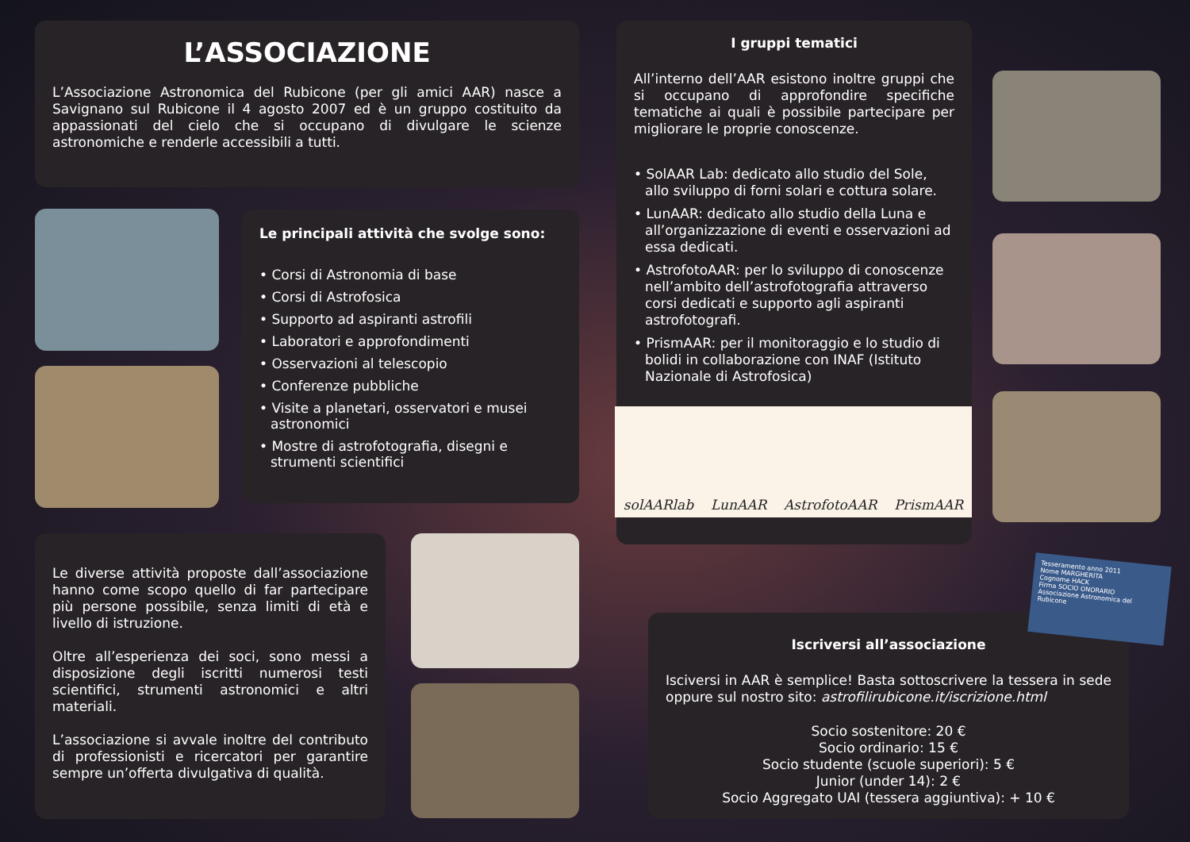L’ASSOCIAZIONE
L’Associazione Astronomica del Rubicone (per gli amici AAR) nasce a Savignano sul Rubicone il 4 agosto 2007 ed è un gruppo costituito da appassionati del cielo che si occupano di divulgare le scienze astronomiche e renderle accessibili a tutti.
Le principali attività che svolge sono:
• Corsi di Astronomia di base
• Corsi di Astrofosica
• Supporto ad aspiranti astrofili
• Laboratori e approfondimenti
• Osservazioni al telescopio
• Conferenze pubbliche
• Visite a planetari, osservatori e musei astronomici
• Mostre di astrofotografia, disegni e strumenti scientifici
I gruppi tematici
All’interno dell’AAR esistono inoltre gruppi che si occupano di approfondire specifiche tematiche ai quali è possibile partecipare per migliorare le proprie conoscenze.
• SolAAR Lab: dedicato allo studio del Sole, allo sviluppo di forni solari e cottura solare.
• LunAAR: dedicato allo studio della Luna e all’organizzazione di eventi e osservazioni ad essa dedicati.
• AstrofotoAAR: per lo sviluppo di conoscenze nell’ambito dell’astrofotografia attraverso corsi dedicati e supporto agli aspiranti astrofotografi.
• PrismAAR: per il monitoraggio e lo studio di bolidi in collaborazione con INAF (Istituto Nazionale di Astrofosica)
solAARlab LunAAR AstrofotoAAR PrismAAR
Le diverse attività proposte dall’associazione hanno come scopo quello di far partecipare più persone possibile, senza limiti di età e livello di istruzione.
Oltre all’esperienza dei soci, sono messi a disposizione degli iscritti numerosi testi scientifici, strumenti astronomici e altri materiali.
L’associazione si avvale inoltre del contributo di professionisti e ricercatori per garantire sempre un’offerta divulgativa di qualità.
Iscriversi all’associazione
Isciversi in AAR è semplice! Basta sottoscrivere la tessera in sede oppure sul nostro sito: astrofilirubicone.it/iscrizione.html
Socio sostenitore: 20 €
Socio ordinario: 15 €
Socio studente (scuole superiori): 5 €
Junior (under 14): 2 €
Socio Aggregato UAI (tessera aggiuntiva): + 10 €
Tesseramento anno 2011
Nome MARGHERITA
Cognome HACK
Firma SOCIO ONORARIO
Associazione Astronomica del Rubicone